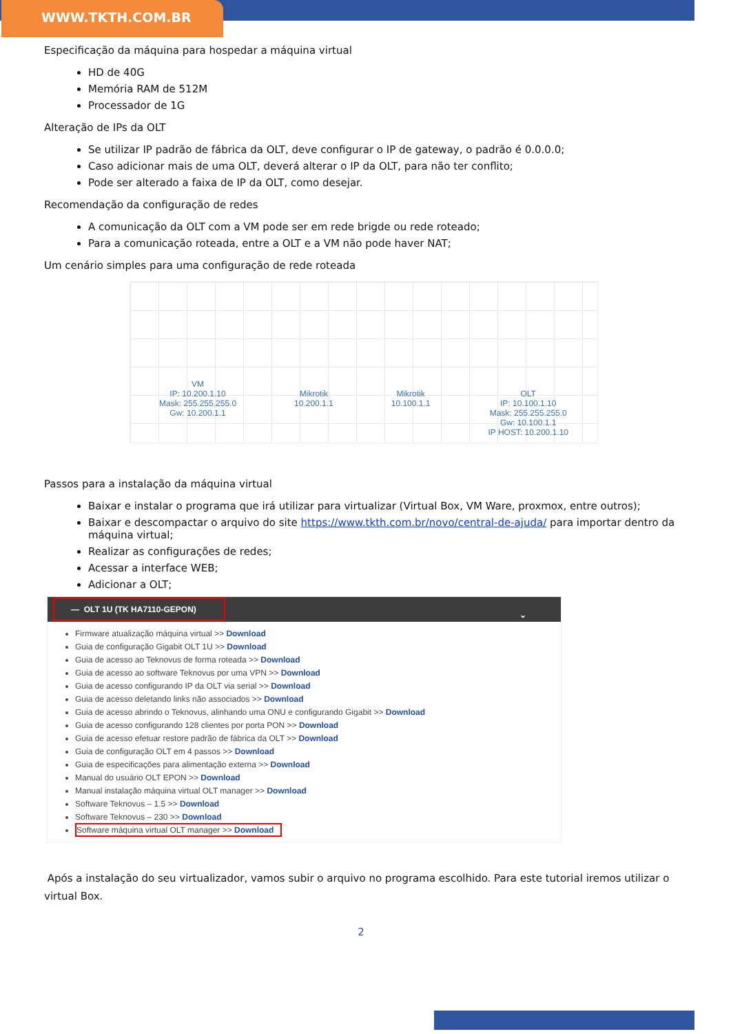WWW.TKTH.COM.BR
Especificação da máquina para hospedar a máquina virtual
HD de 40G
Memória RAM de 512M
Processador de 1G
Alteração de IPs da OLT
Se utilizar IP padrão de fábrica da OLT, deve configurar o IP de gateway, o padrão é 0.0.0.0;
Caso adicionar mais de uma OLT, deverá alterar o IP da OLT, para não ter conflito;
Pode ser alterado a faixa de IP da OLT, como desejar.
Recomendação da configuração de redes
A comunicação da OLT com a VM pode ser em rede brigde ou rede roteado;
Para a comunicação roteada, entre a OLT e a VM não pode haver NAT;
Um cenário simples para uma configuração de rede roteada
VM
IP: 10.200.1.10
Mask: 255.255.255.0
Gw: 10.200.1.1
Mikrotik
10.200.1.1
Mikrotik
10.100.1.1
OLT
IP: 10.100.1.10
Mask: 255.255.255.0
Gw: 10.100.1.1
IP HOST: 10.200.1.10
Passos para a instalação da máquina virtual
Baixar e instalar o programa que irá utilizar para virtualizar (Virtual Box, VM Ware, proxmox, entre outros);
Baixar e descompactar o arquivo do site https://www.tkth.com.br/novo/central-de-ajuda/ para importar dentro da máquina virtual;
Realizar as configurações de redes;
Acessar a interface WEB;
Adicionar a OLT;
— OLT 1U (TK HA7110-GEPON) ⌄
Firmware atualização máquina virtual >> Download
Guia de configuração Gigabit OLT 1U >> Download
Guia de acesso ao Teknovus de forma roteada >> Download
Guia de acesso ao software Teknovus por uma VPN >> Download
Guia de acesso configurando IP da OLT via serial >> Download
Guia de acesso deletando links não associados >> Download
Guia de acesso abrindo o Teknovus, alinhando uma ONU e configurando Gigabit >> Download
Guia de acesso configurando 128 clientes por porta PON >> Download
Guia de acesso efetuar restore padrão de fábrica da OLT >> Download
Guia de configuração OLT em 4 passos >> Download
Guia de especificações para alimentação externa >> Download
Manual do usuário OLT EPON >> Download
Manual instalação máquina virtual OLT manager >> Download
Software Teknovus – 1.5 >> Download
Software Teknovus – 230 >> Download
Software máquina virtual OLT manager >> Download
Após a instalação do seu virtualizador, vamos subir o arquivo no programa escolhido. Para este tutorial iremos utilizar o virtual Box.
2